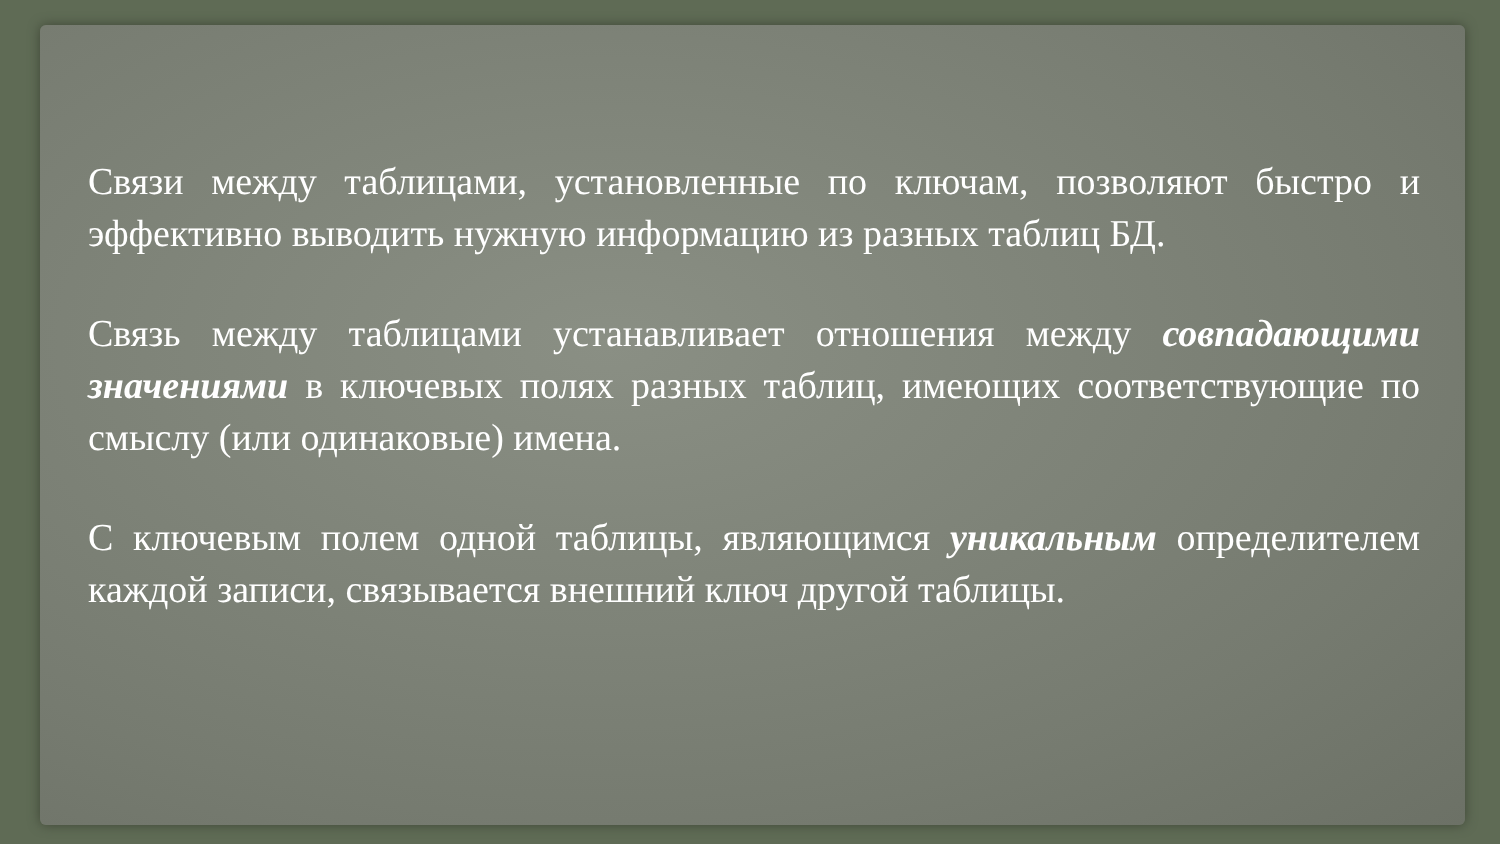Связи между таблицами, установленные по ключам, позволяют быстро и эффективно выводить нужную информацию из разных таблиц БД.
Связь между таблицами устанавливает отношения между совпадающими значениями в ключевых полях разных таблиц, имеющих соответствующие по смыслу (или одинаковые) имена.
С ключевым полем одной таблицы, являющимся уникальным определителем каждой записи, связывается внешний ключ другой таблицы.